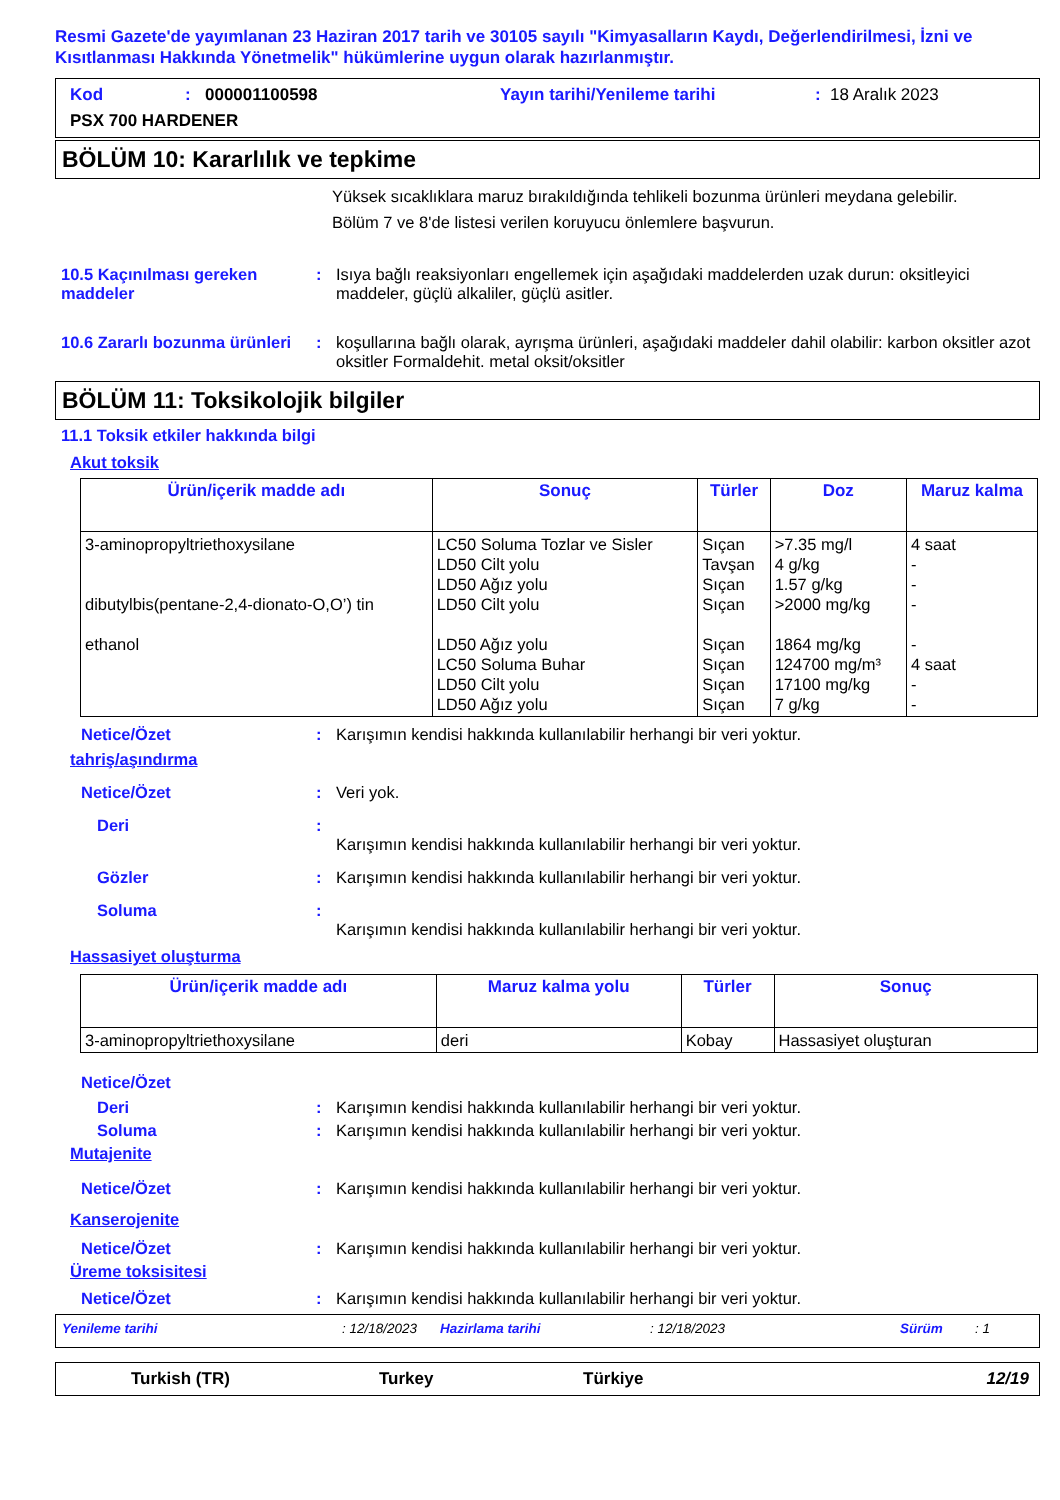Resmi Gazete'de yayımlanan 23 Haziran 2017 tarih ve 30105 sayılı "Kimyasalların Kaydı, Değerlendirilmesi, İzni ve Kısıtlanması Hakkında Yönetmelik" hükümlerine uygun olarak hazırlanmıştır.
Kod: 000001100598 Yayın tarihi/Yenileme tarihi: 18 Aralık 2023
PSX 700 HARDENER
BÖLÜM 10: Kararlılık ve tepkime
Yüksek sıcaklıklara maruz bırakıldığında tehlikeli bozunma ürünleri meydana gelebilir.
Bölüm 7 ve 8'de listesi verilen koruyucu önlemlere başvurun.
10.5 Kaçınılması gereken maddeler
: Isıya bağlı reaksiyonları engellemek için aşağıdaki maddelerden uzak durun: oksitleyici maddeler, güçlü alkaliler, güçlü asitler.
10.6 Zararlı bozunma ürünleri
: koşullarına bağlı olarak, ayrışma ürünleri, aşağıdaki maddeler dahil olabilir: karbon oksitler azot oksitler Formaldehit. metal oksit/oksitler
BÖLÜM 11: Toksikolojik bilgiler
11.1 Toksik etkiler hakkında bilgi
Akut toksik
| Ürün/içerik madde adı | Sonuç | Türler | Doz | Maruz kalma |
| --- | --- | --- | --- | --- |
| 3-aminopropyltriethoxysilane dibutylbis(pentane-2,4-dionato-O,O’) tin ethanol | LC50 Soluma Tozlar ve Sisler LD50 Cilt yolu LD50 Ağız yolu LD50 Cilt yolu LD50 Ağız yolu LC50 Soluma Buhar LD50 Cilt yolu LD50 Ağız yolu | Sıçan Tavşan Sıçan Sıçan Sıçan Sıçan Sıçan Sıçan | >7.35 mg/l 4 g/kg 1.57 g/kg >2000 mg/kg 1864 mg/kg 124700 mg/m³ 17100 mg/kg 7 g/kg | 4 saat - - - - 4 saat - - |
Netice/Özet : Karışımın kendisi hakkında kullanılabilir herhangi bir veri yoktur.
tahriş/aşındırma
Netice/Özet : Veri yok.
Deri :
Karışımın kendisi hakkında kullanılabilir herhangi bir veri yoktur.
Gözler : Karışımın kendisi hakkında kullanılabilir herhangi bir veri yoktur.
Soluma :
Karışımın kendisi hakkında kullanılabilir herhangi bir veri yoktur.
Hassasiyet oluşturma
| Ürün/içerik madde adı | Maruz kalma yolu | Türler | Sonuç |
| --- | --- | --- | --- |
| 3-aminopropyltriethoxysilane | deri | Kobay | Hassasiyet oluşturan |
Netice/Özet
Deri : Karışımın kendisi hakkında kullanılabilir herhangi bir veri yoktur.
Soluma : Karışımın kendisi hakkında kullanılabilir herhangi bir veri yoktur.
Mutajenite
Netice/Özet : Karışımın kendisi hakkında kullanılabilir herhangi bir veri yoktur.
Kanserojenite
Netice/Özet : Karışımın kendisi hakkında kullanılabilir herhangi bir veri yoktur.
Üreme toksisitesi
Netice/Özet : Karışımın kendisi hakkında kullanılabilir herhangi bir veri yoktur.
Yenileme tarihi: 12/18/2023 Hazirlama tarihi: 12/18/2023 Sürüm: 1
Turkish (TR) Turkey Türkiye 12/19